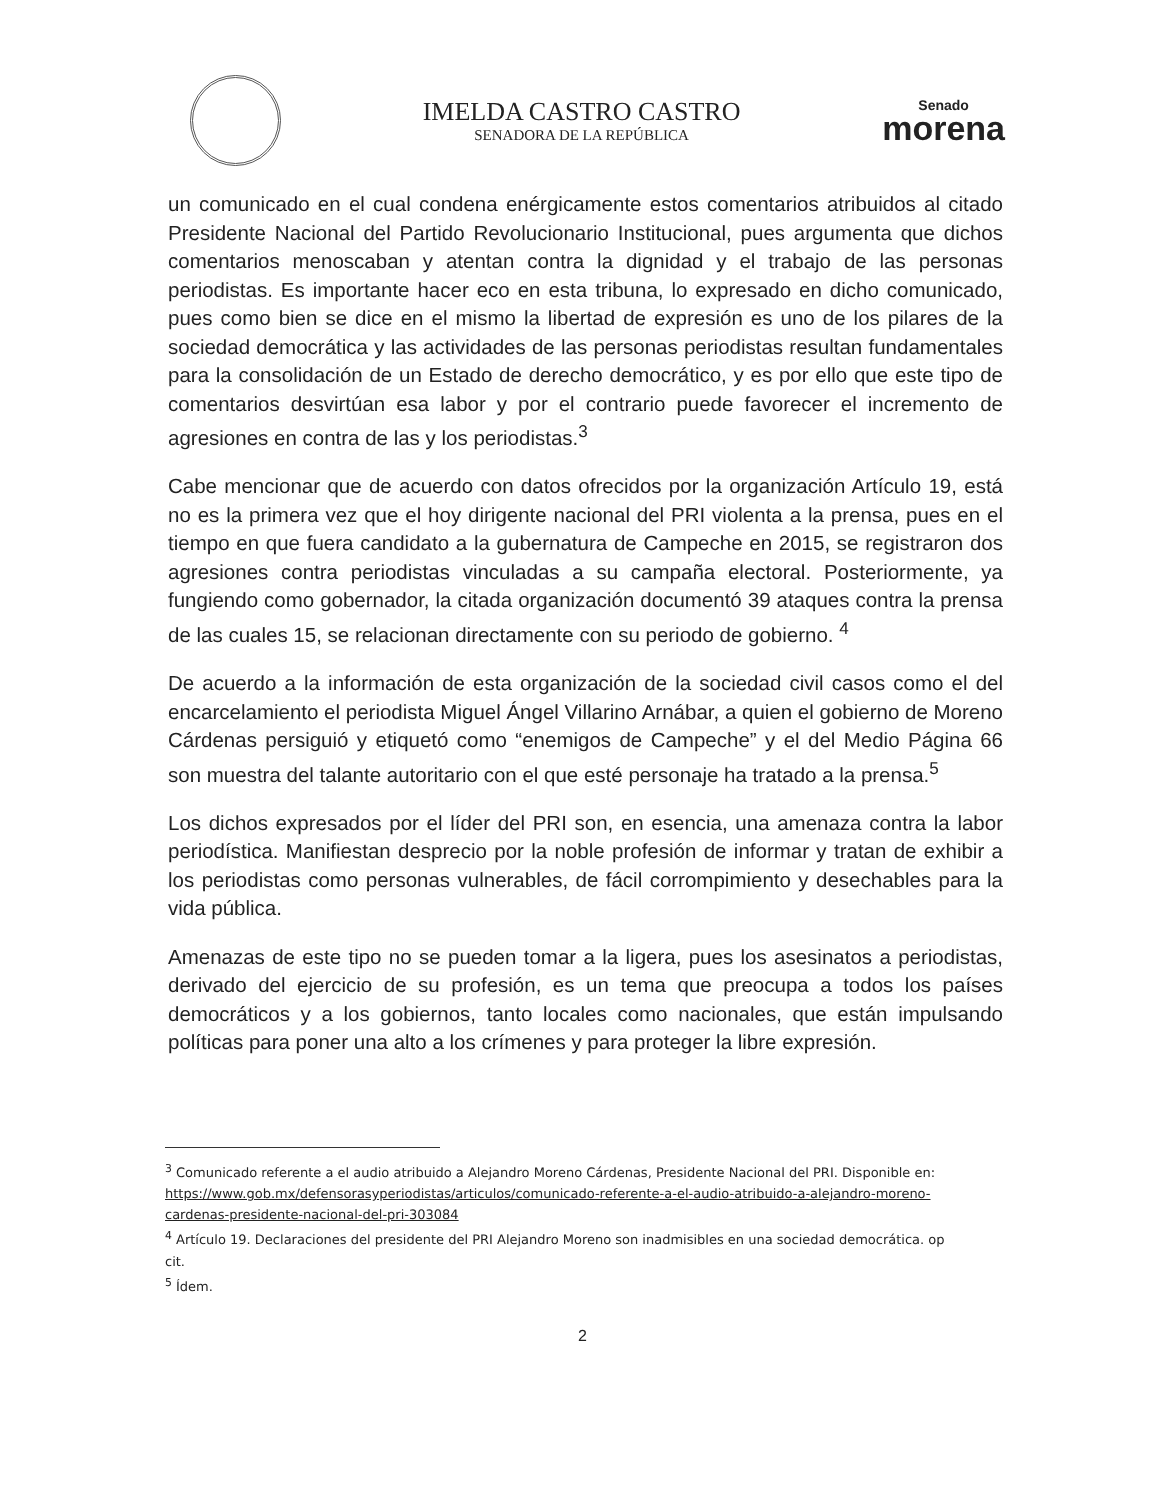IMELDA CASTRO CASTRO
SENADORA DE LA REPÚBLICA
Senado
morena
un comunicado en el cual condena enérgicamente estos comentarios atribuidos al citado Presidente Nacional del Partido Revolucionario Institucional, pues argumenta que dichos comentarios menoscaban y atentan contra la dignidad y el trabajo de las personas periodistas. Es importante hacer eco en esta tribuna, lo expresado en dicho comunicado, pues como bien se dice en el mismo la libertad de expresión es uno de los pilares de la sociedad democrática y las actividades de las personas periodistas resultan fundamentales para la consolidación de un Estado de derecho democrático, y es por ello que este tipo de comentarios desvirtúan esa labor y por el contrario puede favorecer el incremento de agresiones en contra de las y los periodistas.<sup>3</sup>
Cabe mencionar que de acuerdo con datos ofrecidos por la organización Artículo 19, está no es la primera vez que el hoy dirigente nacional del PRI violenta a la prensa, pues en el tiempo en que fuera candidato a la gubernatura de Campeche en 2015, se registraron dos agresiones contra periodistas vinculadas a su campaña electoral. Posteriormente, ya fungiendo como gobernador, la citada organización documentó 39 ataques contra la prensa de las cuales 15, se relacionan directamente con su periodo de gobierno. <sup>4</sup>
De acuerdo a la información de esta organización de la sociedad civil casos como el del encarcelamiento el periodista Miguel Ángel Villarino Arnábar, a quien el gobierno de Moreno Cárdenas persiguió y etiquetó como “enemigos de Campeche” y el del Medio Página 66 son muestra del talante autoritario con el que esté personaje ha tratado a la prensa.<sup>5</sup>
Los dichos expresados por el líder del PRI son, en esencia, una amenaza contra la labor periodística. Manifiestan desprecio por la noble profesión de informar y tratan de exhibir a los periodistas como personas vulnerables, de fácil corrompimiento y desechables para la vida pública.
Amenazas de este tipo no se pueden tomar a la ligera, pues los asesinatos a periodistas, derivado del ejercicio de su profesión, es un tema que preocupa a todos los países democráticos y a los gobiernos, tanto locales como nacionales, que están impulsando políticas para poner una alto a los crímenes y para proteger la libre expresión.
<sup>3</sup> Comunicado referente a el audio atribuido a Alejandro Moreno Cárdenas, Presidente Nacional del PRI. Disponible en: https://www.gob.mx/defensorasyperiodistas/articulos/comunicado-referente-a-el-audio-atribuido-a-alejandro-moreno-cardenas-presidente-nacional-del-pri-303084
<sup>4</sup> Artículo 19. Declaraciones del presidente del PRI Alejandro Moreno son inadmisibles en una sociedad democrática. op cit.
<sup>5</sup> Ídem.
2